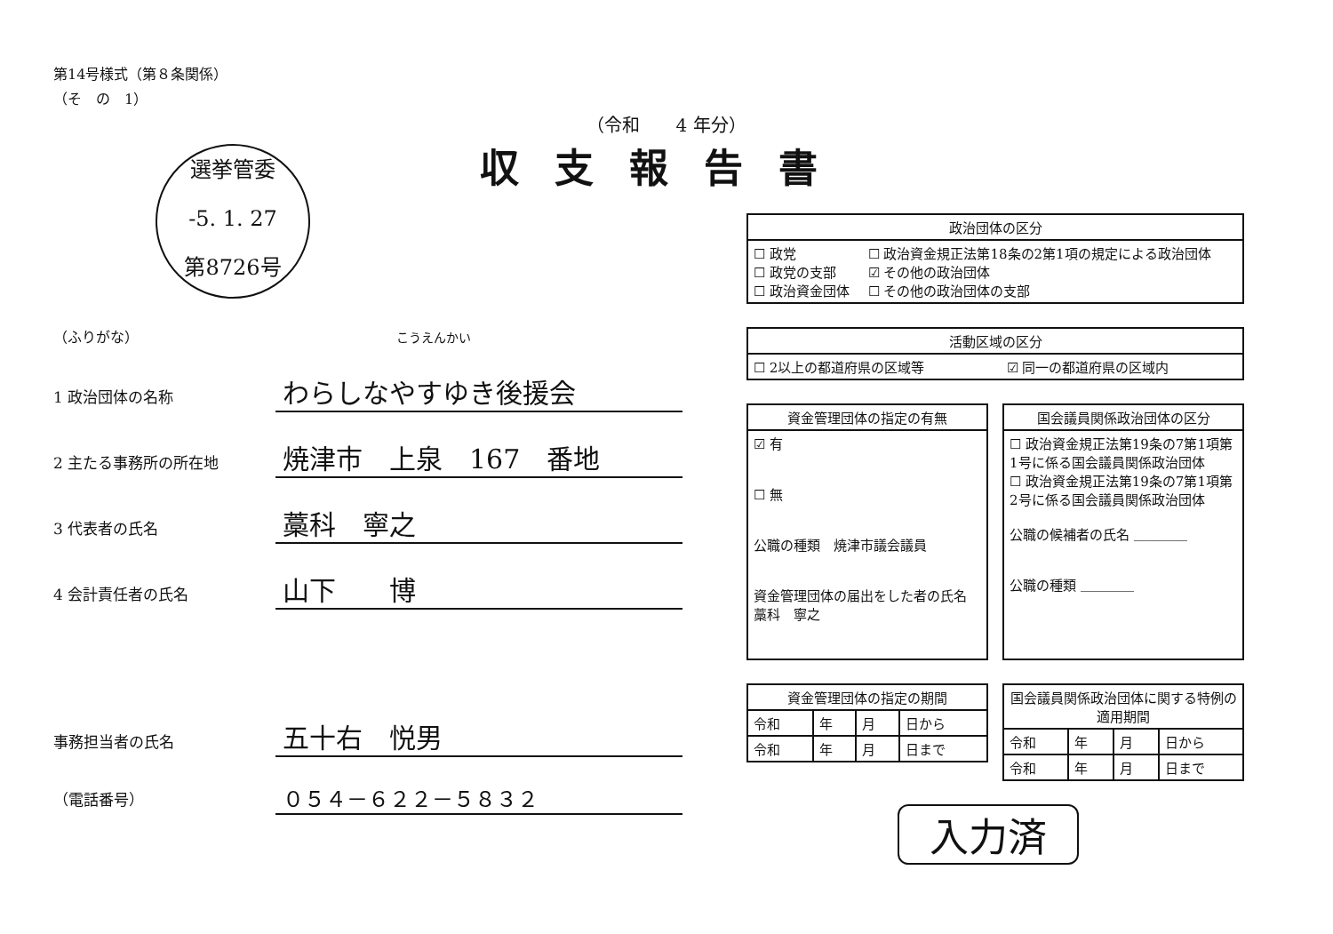第14号様式（第８条関係）
（そ　の　1）
（令和　　4 年分）
収支報告書
選挙管委
-5. 1. 27
第8726号
（ふりがな） こうえんかい
1 政治団体の名称
わらしなやすゆき後援会
2 主たる事務所の所在地
焼津市　上泉　167　番地
3 代表者の氏名
藁科　寧之
4 会計責任者の氏名
山下　　博
事務担当者の氏名
五十右　悦男
（電話番号）
０５４－６２２－５８３２
| 政治団体の区分 | |
| --- | --- |
| ☐ 政党 ☐ 政党の支部 ☐ 政治資金団体 | ☐ 政治資金規正法第18条の2第1項の規定による政治団体 ☑ その他の政治団体 ☐ その他の政治団体の支部 |
| 活動区域の区分 | |
| --- | --- |
| ☐ 2以上の都道府県の区域等 | ☑ 同一の都道府県の区域内 |
| 資金管理団体の指定の有無 |
| --- |
| ☑ 有 ☐ 無 公職の種類 焼津市議会議員 資金管理団体の届出をした者の氏名 藁科 寧之 |
| 国会議員関係政治団体の区分 |
| --- |
| ☐ 政治資金規正法第19条の7第1項第1号に係る国会議員関係政治団体 ☐ 政治資金規正法第19条の7第1項第2号に係る国会議員関係政治団体 公職の候補者の氏名 ＿＿＿＿ 公職の種類 ＿＿＿＿ |
| 資金管理団体の指定の期間 | | | |
| --- | --- | --- | --- |
| 令和 | 年 | 月 | 日から |
| 令和 | 年 | 月 | 日まで |
| 国会議員関係政治団体に関する特例の適用期間 | | | |
| --- | --- | --- | --- |
| 令和 | 年 | 月 | 日から |
| 令和 | 年 | 月 | 日まで |
入力済